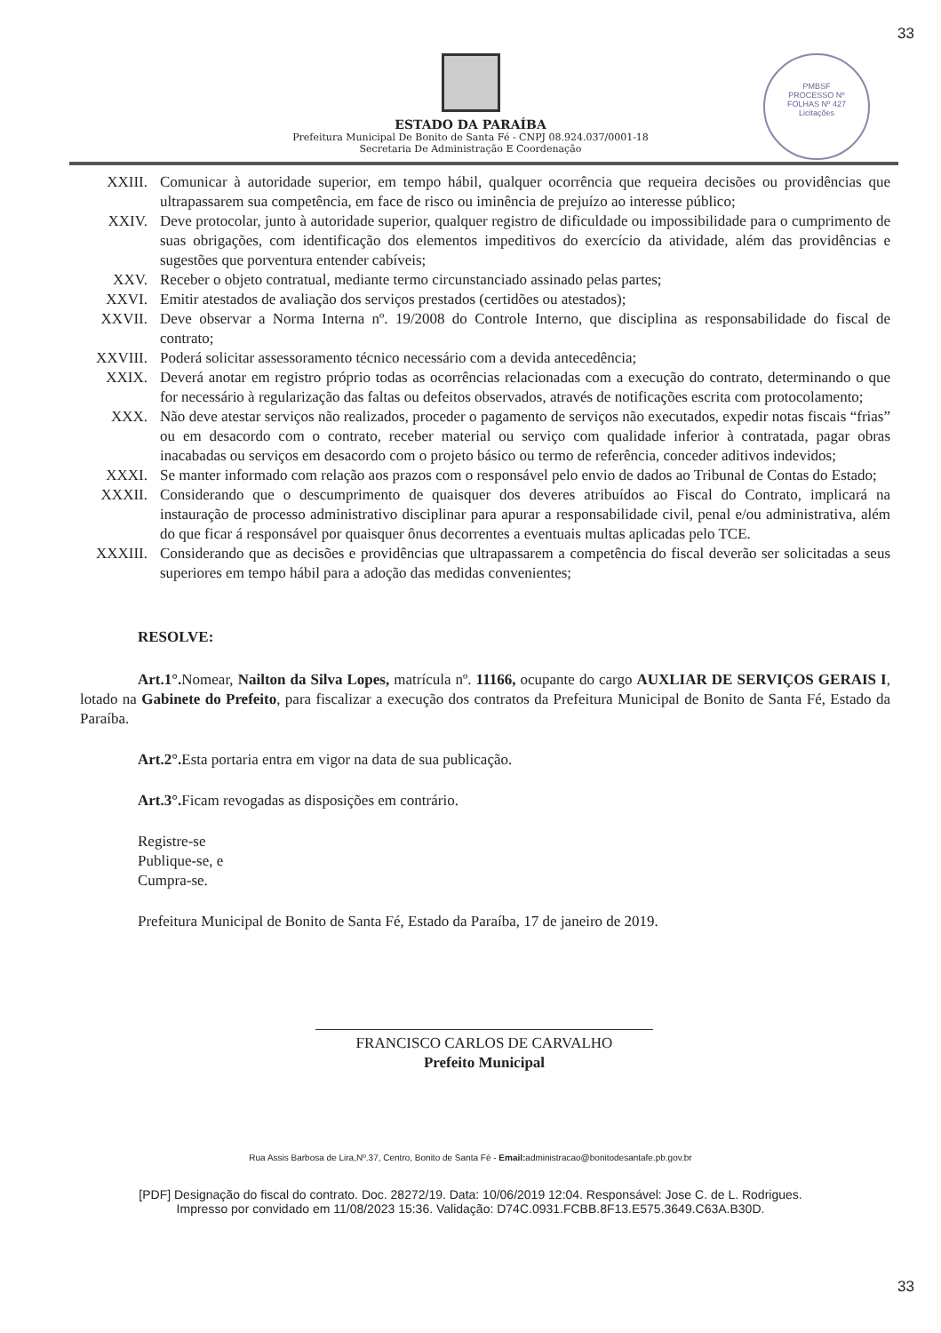33
ESTADO DA PARAÍBA
Prefeitura Municipal De Bonito de Santa Fé - CNPJ 08.924.037/0001-18
Secretaria De Administração E Coordenação
PMBSF
PROCESSO Nº
FOLHAS Nº 427
Licitações
XXIII. Comunicar à autoridade superior, em tempo hábil, qualquer ocorrência que requeira decisões ou providências que ultrapassarem sua competência, em face de risco ou iminência de prejuízo ao interesse público;
XXIV. Deve protocolar, junto à autoridade superior, qualquer registro de dificuldade ou impossibilidade para o cumprimento de suas obrigações, com identificação dos elementos impeditivos do exercício da atividade, além das providências e sugestões que porventura entender cabíveis;
XXV. Receber o objeto contratual, mediante termo circunstanciado assinado pelas partes;
XXVI. Emitir atestados de avaliação dos serviços prestados (certidões ou atestados);
XXVII. Deve observar a Norma Interna nº. 19/2008 do Controle Interno, que disciplina as responsabilidade do fiscal de contrato;
XXVIII. Poderá solicitar assessoramento técnico necessário com a devida antecedência;
XXIX. Deverá anotar em registro próprio todas as ocorrências relacionadas com a execução do contrato, determinando o que for necessário à regularização das faltas ou defeitos observados, através de notificações escrita com protocolamento;
XXX. Não deve atestar serviços não realizados, proceder o pagamento de serviços não executados, expedir notas fiscais “frias” ou em desacordo com o contrato, receber material ou serviço com qualidade inferior à contratada, pagar obras inacabadas ou serviços em desacordo com o projeto básico ou termo de referência, conceder aditivos indevidos;
XXXI. Se manter informado com relação aos prazos com o responsável pelo envio de dados ao Tribunal de Contas do Estado;
XXXII. Considerando que o descumprimento de quaisquer dos deveres atribuídos ao Fiscal do Contrato, implicará na instauração de processo administrativo disciplinar para apurar a responsabilidade civil, penal e/ou administrativa, além do que ficar á responsável por quaisquer ônus decorrentes a eventuais multas aplicadas pelo TCE.
XXXIII. Considerando que as decisões e providências que ultrapassarem a competência do fiscal deverão ser solicitadas a seus superiores em tempo hábil para a adoção das medidas convenientes;
RESOLVE:
Art.1°. Nomear, Nailton da Silva Lopes, matrícula nº. 11166, ocupante do cargo AUXLIAR DE SERVIÇOS GERAIS I, lotado na Gabinete do Prefeito, para fiscalizar a execução dos contratos da Prefeitura Municipal de Bonito de Santa Fé, Estado da Paraíba.
Art.2°. Esta portaria entra em vigor na data de sua publicação.
Art.3°. Ficam revogadas as disposições em contrário.
Registre-se
Publique-se, e
Cumpra-se.
Prefeitura Municipal de Bonito de Santa Fé, Estado da Paraíba, 17 de janeiro de 2019.
FRANCISCO CARLOS DE CARVALHO
Prefeito Municipal
Rua Assis Barbosa de Lira,Nº.37, Centro, Bonito de Santa Fé - Email: administracao@bonitodesantafe.pb.gov.br
33
[PDF] Designação do fiscal do contrato. Doc. 28272/19. Data: 10/06/2019 12:04. Responsável: Jose C. de L. Rodrigues.
Impresso por convidado em 11/08/2023 15:36. Validação: D74C.0931.FCBB.8F13.E575.3649.C63A.B30D.